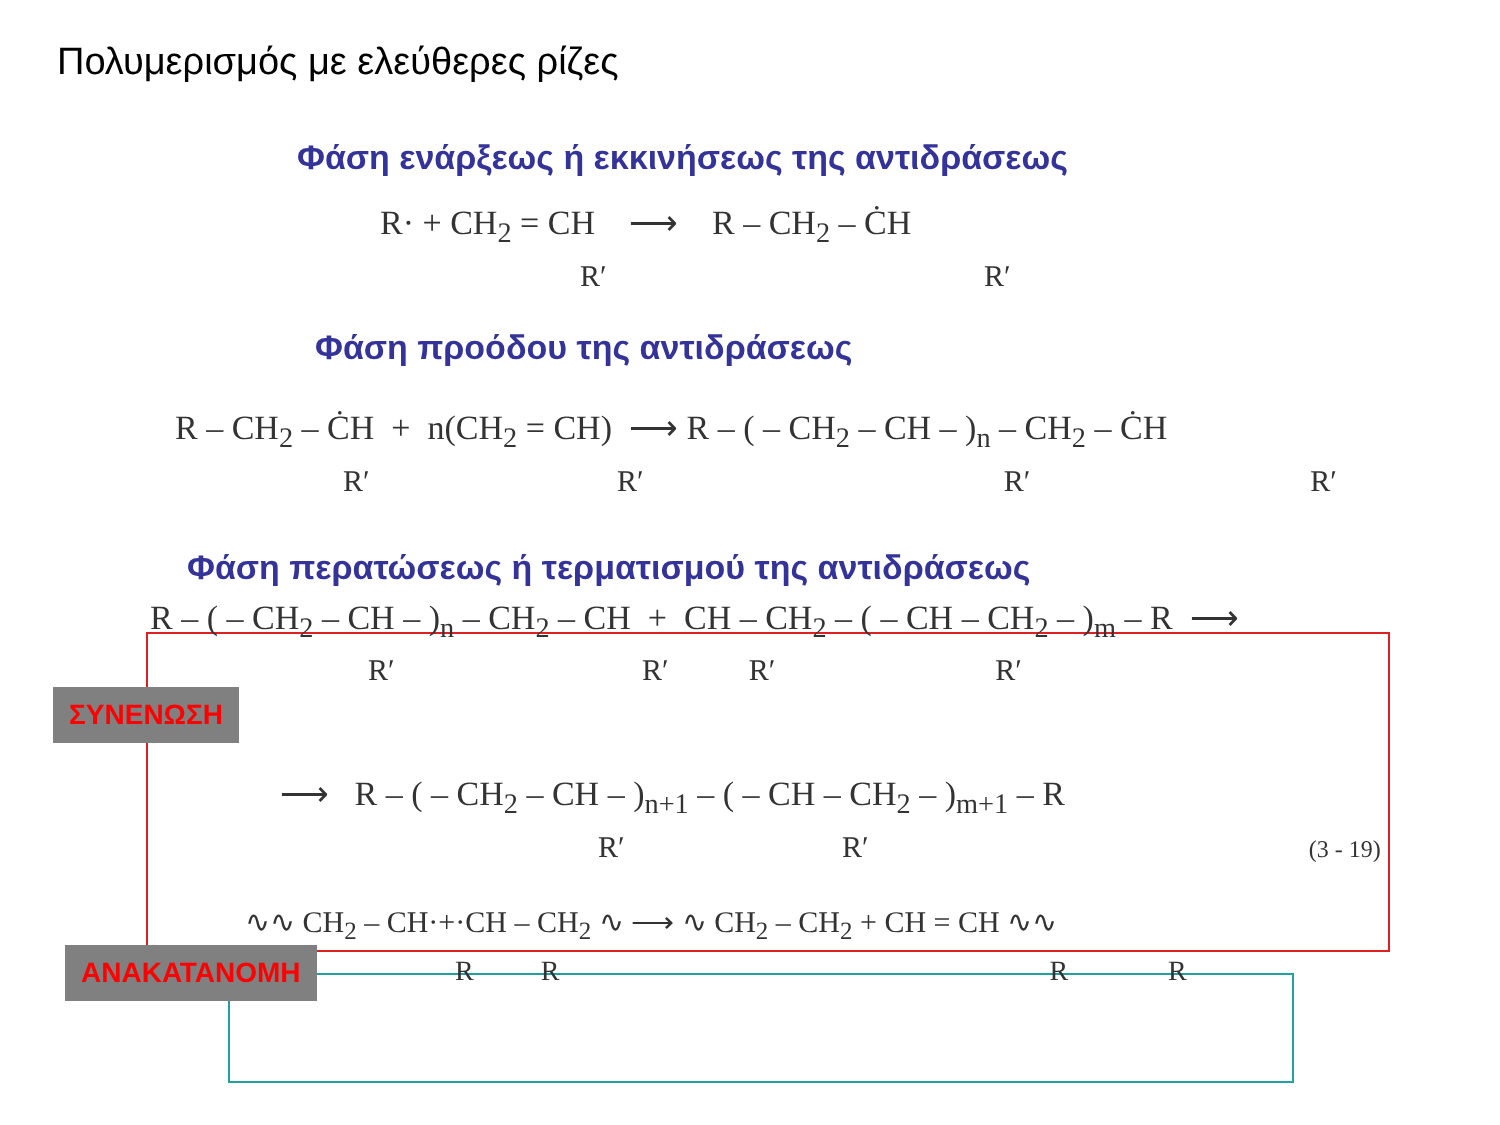Πολυμερισμός με ελεύθερες ρίζες
Φάση ενάρξεως ή εκκινήσεως της αντιδράσεως
R· + CH<sub>2</sub> = CH ⟶ R – CH<sub>2</sub> – ĊH
R′ R′
Φάση προόδου της αντιδράσεως
R – CH<sub>2</sub> – ĊH + n(CH<sub>2</sub> = CH) ⟶ R – ( – CH<sub>2</sub> – CH – )<sub>n</sub> – CH<sub>2</sub> – ĊH
R′ R′ R′ R′
Φάση περατώσεως ή τερματισμού της αντιδράσεως
R – ( – CH<sub>2</sub> – CH – )<sub>n</sub> – CH<sub>2</sub> – CH + CH – CH<sub>2</sub> – ( – CH – CH<sub>2</sub> – )<sub>m</sub> – R ⟶
R′ R′ R′ R′
ΣΥΝΕΝΩΣΗ
⟶ R – ( – CH<sub>2</sub> – CH – )<sub>n+1</sub> – ( – CH – CH<sub>2</sub> – )<sub>m+1</sub> – R
R′ R′ (3 - 19)
∿∿ CH<sub>2</sub> – CH·+·CH – CH<sub>2</sub> ∿ ⟶ ∿ CH<sub>2</sub> – CH<sub>2</sub> + CH = CH ∿∿
ΑΝΑΚΑΤΑΝΟΜΗ R R R R